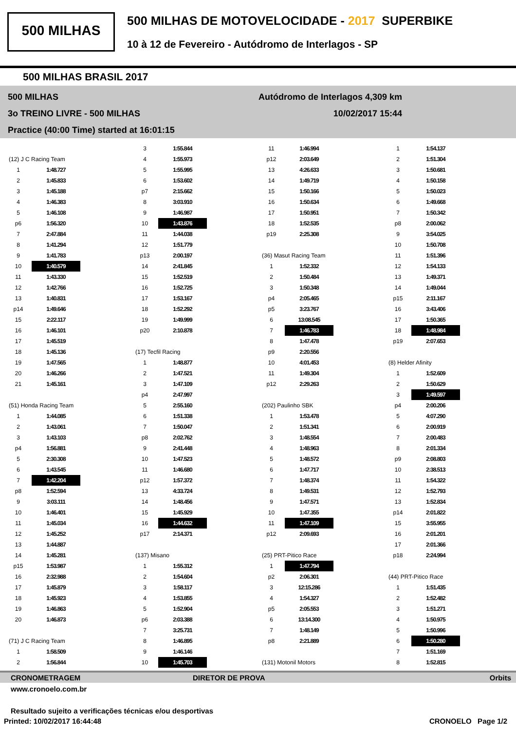500 MILHAS
500 MILHAS DE MOTOVELOCIDADE - 2017 SUPERBIKE
10 à 12 de Fevereiro - Autódromo de Interlagos - SP
500 MILHAS BRASIL 2017
500 MILHAS Autódromo de Interlagos 4,309 km
3o TREINO LIVRE - 500 MILHAS 10/02/2017 15:44
Practice (40:00 Time) started at 16:01:15
(12) J C Racing Team
| 1 | 1:48.727 |
| 2 | 1:45.833 |
| 3 | 1:45.188 |
| 4 | 1:46.383 |
| 5 | 1:46.108 |
| p6 | 1:56.320 |
| 7 | 2:47.884 |
| 8 | 1:41.294 |
| 9 | 1:41.783 |
| 10 | 1:40.579 |
| 11 | 1:43.330 |
| 12 | 1:42.766 |
| 13 | 1:40.831 |
| p14 | 1:49.646 |
| 15 | 2:22.117 |
| 16 | 1:46.101 |
| 17 | 1:45.519 |
| 18 | 1:45.136 |
| 19 | 1:47.565 |
| 20 | 1:46.266 |
| 21 | 1:45.161 |
(51) Honda Racing Team
| 1 | 1:44.085 |
| 2 | 1:43.061 |
| 3 | 1:43.103 |
| p4 | 1:56.881 |
| 5 | 2:30.308 |
| 6 | 1:43.545 |
| 7 | 1:42.204 |
| p8 | 1:52.594 |
| 9 | 3:03.111 |
| 10 | 1:46.401 |
| 11 | 1:45.034 |
| 12 | 1:45.252 |
| 13 | 1:44.887 |
| 14 | 1:45.281 |
| p15 | 1:53.987 |
| 16 | 2:32.988 |
| 17 | 1:45.879 |
| 18 | 1:45.923 |
| 19 | 1:46.863 |
| 20 | 1:46.873 |
(71) J C Racing Team
| 1 | 1:58.509 |
| 2 | 1:56.844 |
| 3 | 1:55.844 |
| 4 | 1:55.973 |
| 5 | 1:55.995 |
| 6 | 1:53.602 |
| p7 | 2:15.662 |
| 8 | 3:03.910 |
| 9 | 1:46.987 |
| 10 | 1:43.876 |
| 11 | 1:44.038 |
| 12 | 1:51.779 |
| p13 | 2:00.197 |
| 14 | 2:41.845 |
| 15 | 1:52.519 |
| 16 | 1:52.725 |
| 17 | 1:53.167 |
| 18 | 1:52.292 |
| 19 | 1:49.999 |
| p20 | 2:10.878 |
(17) Tecfil Racing
| 1 | 1:48.877 |
| 2 | 1:47.521 |
| 3 | 1:47.109 |
| p4 | 2:47.997 |
| 5 | 2:55.160 |
| 6 | 1:51.338 |
| 7 | 1:50.047 |
| p8 | 2:02.762 |
| 9 | 2:41.448 |
| 10 | 1:47.523 |
| 11 | 1:46.680 |
| p12 | 1:57.372 |
| 13 | 4:33.724 |
| 14 | 1:48.456 |
| 15 | 1:45.929 |
| 16 | 1:44.632 |
| p17 | 2:14.371 |
(137) Misano
| 1 | 1:55.312 |
| 2 | 1:54.604 |
| 3 | 1:58.117 |
| 4 | 1:53.855 |
| 5 | 1:52.904 |
| p6 | 2:03.388 |
| 7 | 3:25.731 |
| 8 | 1:46.895 |
| 9 | 1:46.146 |
| 10 | 1:45.703 |
| 11 | 1:46.994 |
| p12 | 2:03.649 |
| 13 | 4:26.633 |
| 14 | 1:49.719 |
| 15 | 1:50.166 |
| 16 | 1:50.634 |
| 17 | 1:50.951 |
| 18 | 1:52.535 |
| p19 | 2:25.308 |
(36) Masut Racing Team
| 1 | 1:52.332 |
| 2 | 1:50.484 |
| 3 | 1:50.348 |
| p4 | 2:05.465 |
| p5 | 3:23.767 |
| 6 | 13:08.545 |
| 7 | 1:46.783 |
| 8 | 1:47.478 |
| p9 | 2:20.556 |
| 10 | 4:01.453 |
| 11 | 1:49.304 |
| p12 | 2:29.263 |
(202) Paulinho SBK
| 1 | 1:53.478 |
| 2 | 1:51.341 |
| 3 | 1:48.554 |
| 4 | 1:48.963 |
| 5 | 1:48.572 |
| 6 | 1:47.717 |
| 7 | 1:48.374 |
| 8 | 1:49.531 |
| 9 | 1:47.571 |
| 10 | 1:47.355 |
| 11 | 1:47.109 |
| p12 | 2:09.693 |
(25) PRT-Pitico Race
| 1 | 1:47.794 |
| p2 | 2:06.301 |
| 3 | 12:15.286 |
| 4 | 1:54.327 |
| p5 | 2:05.553 |
| 6 | 13:14.300 |
| 7 | 1:48.149 |
| p8 | 2:21.889 |
(131) Motonil Motors
| 1 | 1:54.137 |
| 2 | 1:51.304 |
| 3 | 1:50.681 |
| 4 | 1:50.158 |
| 5 | 1:50.023 |
| 6 | 1:49.668 |
| 7 | 1:50.342 |
| p8 | 2:00.062 |
| 9 | 3:54.025 |
| 10 | 1:50.708 |
| 11 | 1:51.396 |
| 12 | 1:54.133 |
| 13 | 1:49.371 |
| 14 | 1:49.044 |
| p15 | 2:11.167 |
| 16 | 3:43.406 |
| 17 | 1:50.365 |
| 18 | 1:48.984 |
| p19 | 2:07.653 |
(8) Helder Afinity
| 1 | 1:52.609 |
| 2 | 1:50.629 |
| 3 | 1:49.597 |
| p4 | 2:00.206 |
| 5 | 4:07.290 |
| 6 | 2:00.919 |
| 7 | 2:00.483 |
| 8 | 2:01.334 |
| p9 | 2:08.803 |
| 10 | 2:38.513 |
| 11 | 1:54.322 |
| 12 | 1:52.793 |
| 13 | 1:52.834 |
| p14 | 2:01.822 |
| 15 | 3:55.955 |
| 16 | 2:01.201 |
| 17 | 2:01.366 |
| p18 | 2:24.994 |
(44) PRT-Pitico Race
| 1 | 1:51.435 |
| 2 | 1:52.482 |
| 3 | 1:51.271 |
| 4 | 1:50.975 |
| 5 | 1:50.996 |
| 6 | 1:50.280 |
| 7 | 1:51.169 |
| 8 | 1:52.815 |
CRONOMETRAGEM DIRETOR DE PROVA Orbits
www.cronoelo.com.br
Resultado sujeito a verificações técnicas e/ou desportivas
Printed: 10/02/2017 16:44:48 CRONOELO Page 1/2